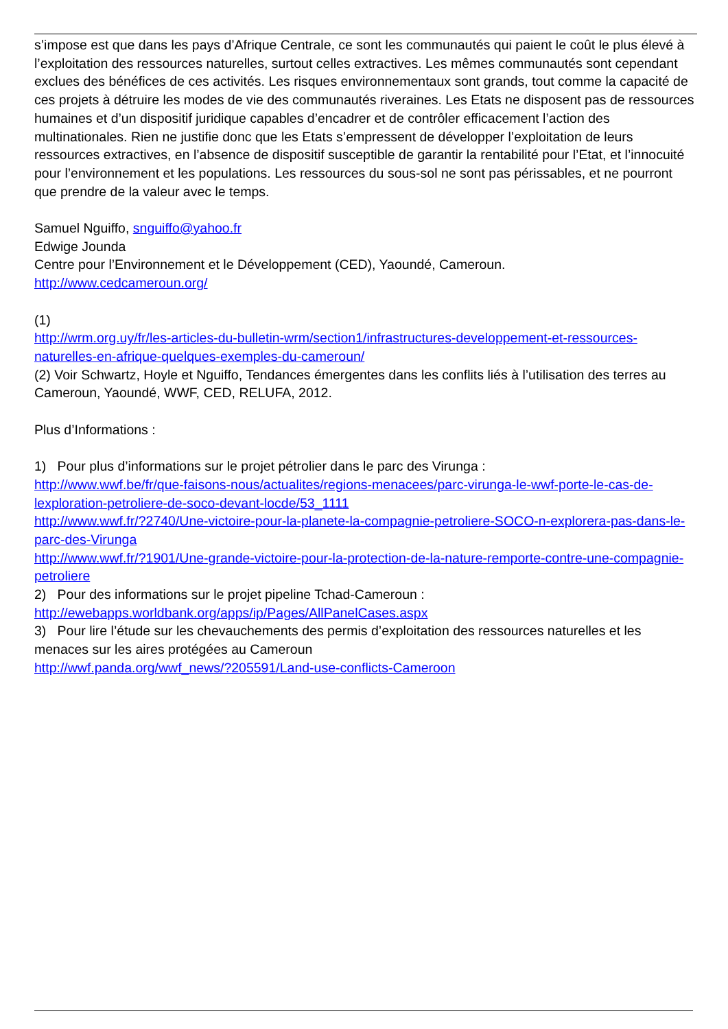s’impose est que dans les pays d’Afrique Centrale, ce sont les communautés qui paient le coût le plus élevé à l’exploitation des ressources naturelles, surtout celles extractives. Les mêmes communautés sont cependant exclues des bénéfices de ces activités. Les risques environnementaux sont grands, tout comme la capacité de ces projets à détruire les modes de vie des communautés riveraines. Les Etats ne disposent pas de ressources humaines et d’un dispositif juridique capables d’encadrer et de contrôler efficacement l’action des multinationales. Rien ne justifie donc que les Etats s’empressent de développer l’exploitation de leurs ressources extractives, en l’absence de dispositif susceptible de garantir la rentabilité pour l’Etat, et l’innocuité pour l’environnement et les populations. Les ressources du sous-sol ne sont pas périssables, et ne pourront que prendre de la valeur avec le temps.
Samuel Nguiffo, snguiffo@yahoo.fr
Edwige Jounda
Centre pour l’Environnement et le Développement (CED), Yaoundé, Cameroun.
http://www.cedcameroun.org/
(1)
http://wrm.org.uy/fr/les-articles-du-bulletin-wrm/section1/infrastructures-developpement-et-ressources-naturelles-en-afrique-quelques-exemples-du-cameroun/
(2) Voir Schwartz, Hoyle et Nguiffo, Tendances émergentes dans les conflits liés à l’utilisation des terres au Cameroun, Yaoundé, WWF, CED, RELUFA, 2012.
Plus d’Informations :
1) Pour plus d’informations sur le projet pétrolier dans le parc des Virunga :
http://www.wwf.be/fr/que-faisons-nous/actualites/regions-menacees/parc-virunga-le-wwf-porte-le-cas-de-lexploration-petroliere-de-soco-devant-locde/53_1111
http://www.wwf.fr/?2740/Une-victoire-pour-la-planete-la-compagnie-petroliere-SOCO-n-explorera-pas-dans-le-parc-des-Virunga
http://www.wwf.fr/?1901/Une-grande-victoire-pour-la-protection-de-la-nature-remporte-contre-une-compagnie-petroliere
2) Pour des informations sur le projet pipeline Tchad-Cameroun :
http://ewebapps.worldbank.org/apps/ip/Pages/AllPanelCases.aspx
3) Pour lire l’étude sur les chevauchements des permis d’exploitation des ressources naturelles et les menaces sur les aires protégées au Cameroun
http://wwf.panda.org/wwf_news/?205591/Land-use-conflicts-Cameroon